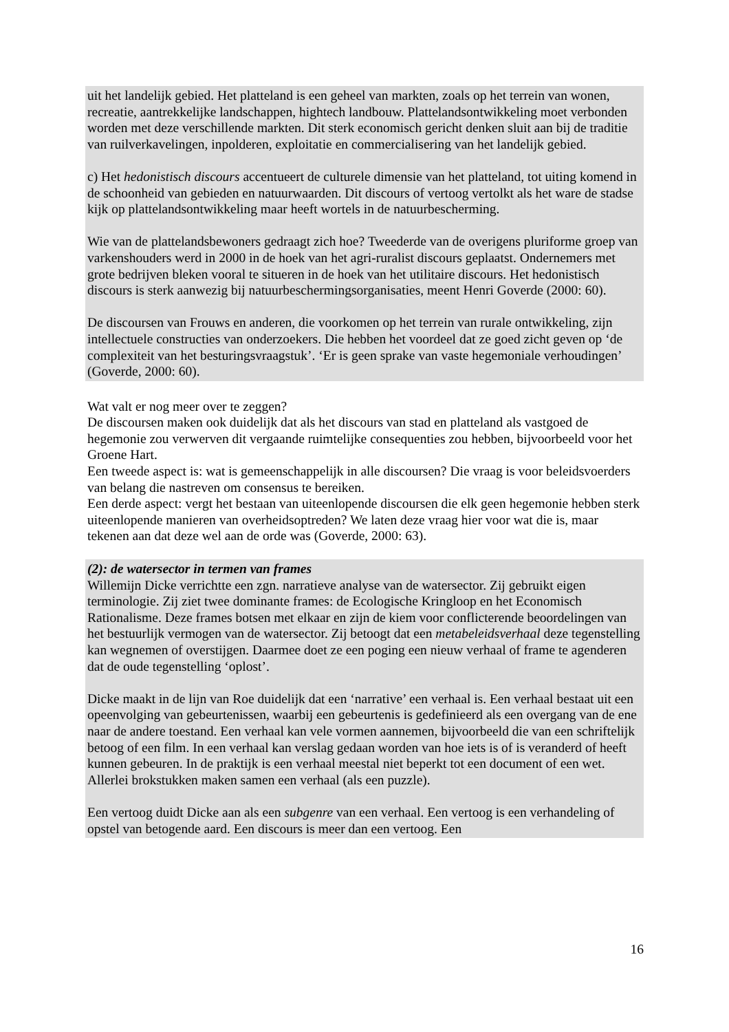uit het landelijk gebied. Het platteland is een geheel van markten, zoals op het terrein van wonen, recreatie, aantrekkelijke landschappen, hightech landbouw. Plattelandsontwikkeling moet verbonden worden met deze verschillende markten. Dit sterk economisch gericht denken sluit aan bij de traditie van ruilverkavelingen, inpolderen, exploitatie en commercialisering van het landelijk gebied.
c) Het hedonistisch discours accentueert de culturele dimensie van het platteland, tot uiting komend in de schoonheid van gebieden en natuurwaarden. Dit discours of vertoog vertolkt als het ware de stadse kijk op plattelandsontwikkeling maar heeft wortels in de natuurbescherming.
Wie van de plattelandsbewoners gedraagt zich hoe? Tweederde van de overigens pluriforme groep van varkenshouders werd in 2000 in de hoek van het agri-ruralist discours geplaatst. Ondernemers met grote bedrijven bleken vooral te situeren in de hoek van het utilitaire discours. Het hedonistisch discours is sterk aanwezig bij natuurbeschermingsorganisaties, meent Henri Goverde (2000: 60).
De discoursen van Frouws en anderen, die voorkomen op het terrein van rurale ontwikkeling, zijn intellectuele constructies van onderzoekers. Die hebben het voordeel dat ze goed zicht geven op ‘de complexiteit van het besturingsvraagstuk’. ‘Er is geen sprake van vaste hegemoniale verhoudingen’ (Goverde, 2000: 60).
Wat valt er nog meer over te zeggen?
De discoursen maken ook duidelijk dat als het discours van stad en platteland als vastgoed de hegemonie zou verwerven dit vergaande ruimtelijke consequenties zou hebben, bijvoorbeeld voor het Groene Hart.
Een tweede aspect is: wat is gemeenschappelijk in alle discoursen? Die vraag is voor beleidsvoerders van belang die nastreven om consensus te bereiken.
Een derde aspect: vergt het bestaan van uiteenlopende discoursen die elk geen hegemonie hebben sterk uiteenlopende manieren van overheidsoptreden? We laten deze vraag hier voor wat die is, maar tekenen aan dat deze wel aan de orde was (Goverde, 2000: 63).
(2): de watersector in termen van frames
Willemijn Dicke verrichtte een zgn. narratieve analyse van de watersector. Zij gebruikt eigen terminologie. Zij ziet twee dominante frames: de Ecologische Kringloop en het Economisch Rationalisme. Deze frames botsen met elkaar en zijn de kiem voor conflicterende beoordelingen van het bestuurlijk vermogen van de watersector. Zij betoogt dat een metabeleidsverhaal deze tegenstelling kan wegnemen of overstijgen. Daarmee doet ze een poging een nieuw verhaal of frame te agenderen dat de oude tegenstelling ‘oplost’.
Dicke maakt in de lijn van Roe duidelijk dat een ‘narrative’ een verhaal is. Een verhaal bestaat uit een opeenvolging van gebeurtenissen, waarbij een gebeurtenis is gedefinieerd als een overgang van de ene naar de andere toestand. Een verhaal kan vele vormen aannemen, bijvoorbeeld die van een schriftelijk betoog of een film. In een verhaal kan verslag gedaan worden van hoe iets is of is veranderd of heeft kunnen gebeuren. In de praktijk is een verhaal meestal niet beperkt tot een document of een wet. Allerlei brokstukken maken samen een verhaal (als een puzzle).
Een vertoog duidt Dicke aan als een subgenre van een verhaal. Een vertoog is een verhandeling of opstel van betogende aard. Een discours is meer dan een vertoog. Een
16